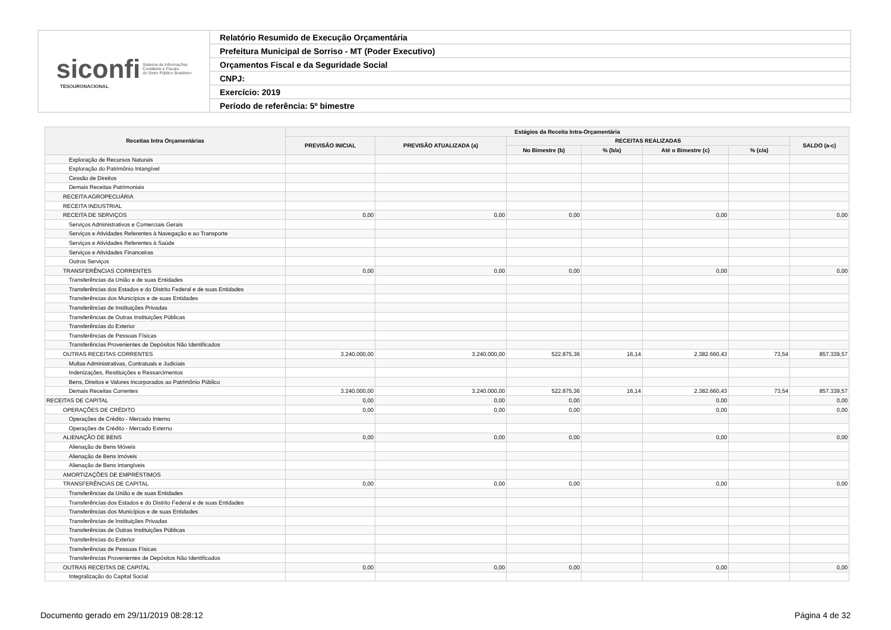| siconfi Sistema de Informações Contábeis e Fiscais do Setor Público Brasileiro TESOURONACIONAL | Relatório Resumido de Execução Orçamentária |
| | Prefeitura Municipal de Sorriso - MT (Poder Executivo) |
| | Orçamentos Fiscal e da Seguridade Social |
| | CNPJ: |
| | Exercício: 2019 |
| | Período de referência: 5º bimestre |
| Receitas Intra Orçamentárias | Estágios da Receita Intra-Orçamentária | | | | | | |
| --- | --- | --- | --- | --- | --- | --- | --- |
| | PREVISÃO INICIAL | PREVISÃO ATUALIZADA (a) | RECEITAS REALIZADAS | | | | SALDO (a-c) |
| | | | No Bimestre (b) | % (b/a) | Até o Bimestre (c) | % (c/a) | |
| Exploração de Recursos Naturais | | | | | | | |
| Exploração do Patrimônio Intangível | | | | | | | |
| Cessão de Direitos | | | | | | | |
| Demais Receitas Patrimoniais | | | | | | | |
| RECEITA AGROPECUÁRIA | | | | | | | |
| RECEITA INDUSTRIAL | | | | | | | |
| RECEITA DE SERVIÇOS | 0,00 | 0,00 | 0,00 | | 0,00 | | 0,00 |
| Serviços Administrativos e Comerciais Gerais | | | | | | | |
| Serviços e Atividades Referentes à Navegação e ao Transporte | | | | | | | |
| Serviços e Atividades Referentes à Saúde | | | | | | | |
| Serviços e Atividades Financeiras | | | | | | | |
| Outros Serviços | | | | | | | |
| TRANSFERÊNCIAS CORRENTES | 0,00 | 0,00 | 0,00 | | 0,00 | | 0,00 |
| Transferências da União e de suas Entidades | | | | | | | |
| Transferências dos Estados e do Distrito Federal e de suas Entidades | | | | | | | |
| Transferências dos Municípios e de suas Entidades | | | | | | | |
| Transferências de Instituições Privadas | | | | | | | |
| Transferências de Outras Instituições Públicas | | | | | | | |
| Transferências do Exterior | | | | | | | |
| Transferências de Pessoas Físicas | | | | | | | |
| Transferências Provenientes de Depósitos Não Identificados | | | | | | | |
| OUTRAS RECEITAS CORRENTES | 3.240.000,00 | 3.240.000,00 | 522.875,36 | 16,14 | 2.382.660,43 | 73,54 | 857.339,57 |
| Multas Administrativas, Contratuais e Judiciais | | | | | | | |
| Indenizações, Restituições e Ressarcimentos | | | | | | | |
| Bens, Direitos e Valores Incorporados ao Patrimônio Público | | | | | | | |
| Demais Receitas Correntes | 3.240.000,00 | 3.240.000,00 | 522.875,36 | 16,14 | 2.382.660,43 | 73,54 | 857.339,57 |
| RECEITAS DE CAPITAL | 0,00 | 0,00 | 0,00 | | 0,00 | | 0,00 |
| OPERAÇÕES DE CRÉDITO | 0,00 | 0,00 | 0,00 | | 0,00 | | 0,00 |
| Operações de Crédito - Mercado Interno | | | | | | | |
| Operações de Crédito - Mercado Externo | | | | | | | |
| ALIENAÇÃO DE BENS | 0,00 | 0,00 | 0,00 | | 0,00 | | 0,00 |
| Alienação de Bens Móveis | | | | | | | |
| Alienação de Bens Imóveis | | | | | | | |
| Alienação de Bens Intangíveis | | | | | | | |
| AMORTIZAÇÕES DE EMPRÉSTIMOS | | | | | | | |
| TRANSFERÊNCIAS DE CAPITAL | 0,00 | 0,00 | 0,00 | | 0,00 | | 0,00 |
| Transferências da União e de suas Entidades | | | | | | | |
| Transferências dos Estados e do Distrito Federal e de suas Entidades | | | | | | | |
| Transferências dos Municípios e de suas Entidades | | | | | | | |
| Transferências de Instituições Privadas | | | | | | | |
| Transferências de Outras Instituições Públicas | | | | | | | |
| Transferências do Exterior | | | | | | | |
| Transferências de Pessoas Físicas | | | | | | | |
| Transferências Provenientes de Depósitos Não Identificados | | | | | | | |
| OUTRAS RECEITAS DE CAPITAL | 0,00 | 0,00 | 0,00 | | 0,00 | | 0,00 |
| Integralização do Capital Social | | | | | | | |
Documento gerado em 29/11/2019 08:28:12 Página 4 de 32